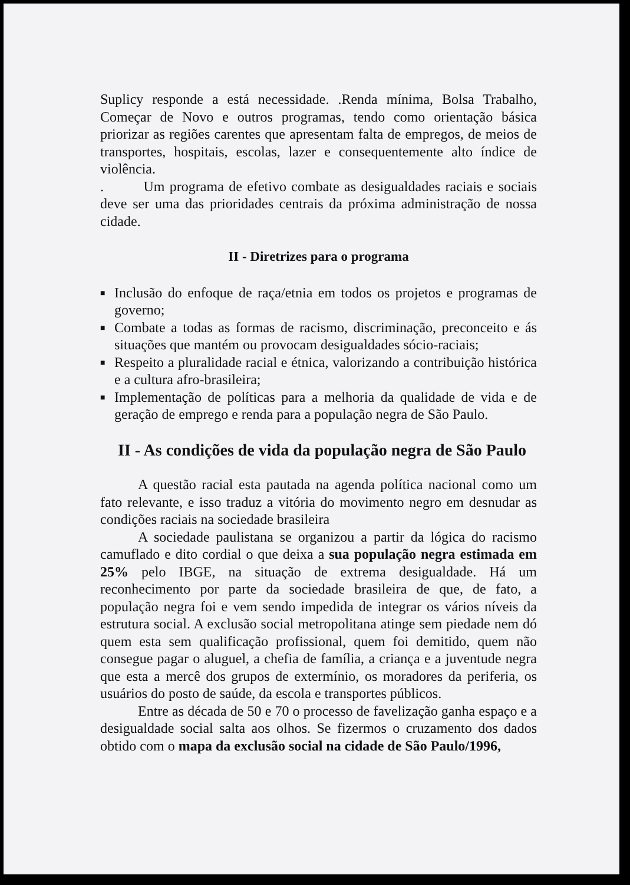Suplicy responde a está necessidade. .Renda mínima, Bolsa Trabalho, Começar de Novo e outros programas, tendo como orientação básica priorizar as regiões carentes que apresentam falta de empregos, de meios de transportes, hospitais, escolas, lazer e consequentemente alto índice de violência.
. Um programa de efetivo combate as desigualdades raciais e sociais deve ser uma das prioridades centrais da próxima administração de nossa cidade.
II - Diretrizes para o programa
■ Inclusão do enfoque de raça/etnia em todos os projetos e programas de governo;
■ Combate a todas as formas de racismo, discriminação, preconceito e ás situações que mantém ou provocam desigualdades sócio-raciais;
■ Respeito a pluralidade racial e étnica, valorizando a contribuição histórica e a cultura afro-brasileira;
■ Implementação de políticas para a melhoria da qualidade de vida e de geração de emprego e renda para a população negra de São Paulo.
II - As condições de vida da população negra de São Paulo
A questão racial esta pautada na agenda política nacional como um fato relevante, e isso traduz a vitória do movimento negro em desnudar as condições raciais na sociedade brasileira
A sociedade paulistana se organizou a partir da lógica do racismo camuflado e dito cordial o que deixa a sua população negra estimada em 25% pelo IBGE, na situação de extrema desigualdade. Há um reconhecimento por parte da sociedade brasileira de que, de fato, a população negra foi e vem sendo impedida de integrar os vários níveis da estrutura social. A exclusão social metropolitana atinge sem piedade nem dó quem esta sem qualificação profissional, quem foi demitido, quem não consegue pagar o aluguel, a chefia de família, a criança e a juventude negra que esta a mercê dos grupos de extermínio, os moradores da periferia, os usuários do posto de saúde, da escola e transportes públicos.
Entre as década de 50 e 70 o processo de favelização ganha espaço e a desigualdade social salta aos olhos. Se fizermos o cruzamento dos dados obtido com o mapa da exclusão social na cidade de São Paulo/1996,